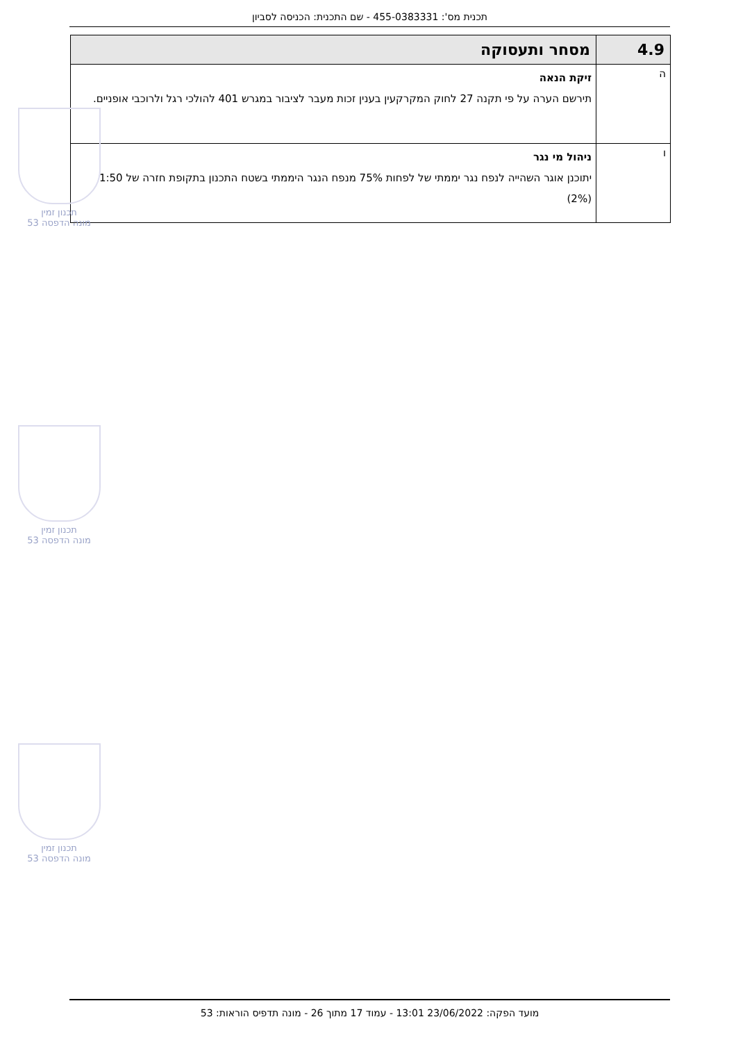תכנית מס': 455-0383331 - שם התכנית: הכניסה לסביון
| 4.9 | מסחר ותעסוקה |
| --- | --- |
| ה | זיקת הנאה תירשם הערה על פי תקנה 27 לחוק המקרקעין בענין זכות מעבר לציבור במגרש 401 להולכי רגל ולרוכבי אופניים. |
| ו | ניהול מי נגר יתוכנן אוגר השהייה לנפח נגר יממתי של לפחות 75% מנפח הנגר היממתי בשטח התכנון בתקופת חזרה של 1:50 (2%) |
תכנון זמין
מונה הדפסה 53
תכנון זמין
מונה הדפסה 53
תכנון זמין
מונה הדפסה 53
מועד הפקה: 23/06/2022 13:01 - עמוד 17 מתוך 26 - מונה תדפיס הוראות: 53